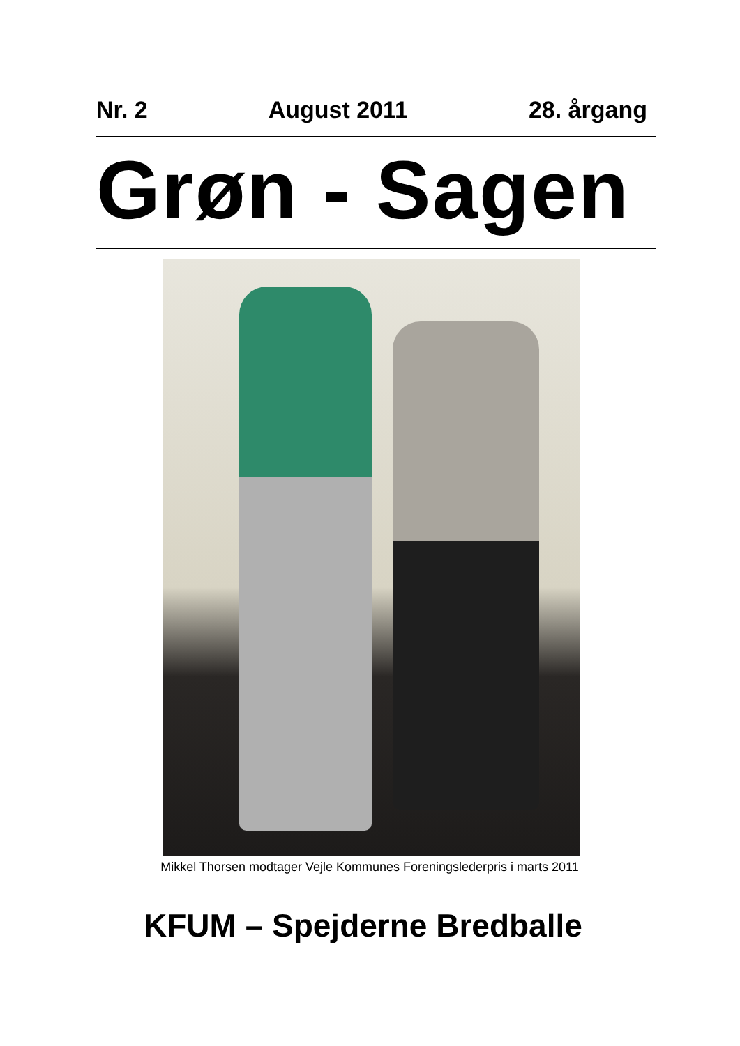Nr. 2 August 2011 28. årgang
Grøn - Sagen
Mikkel Thorsen modtager Vejle Kommunes Foreningslederpris i marts 2011
KFUM – Spejderne Bredballe